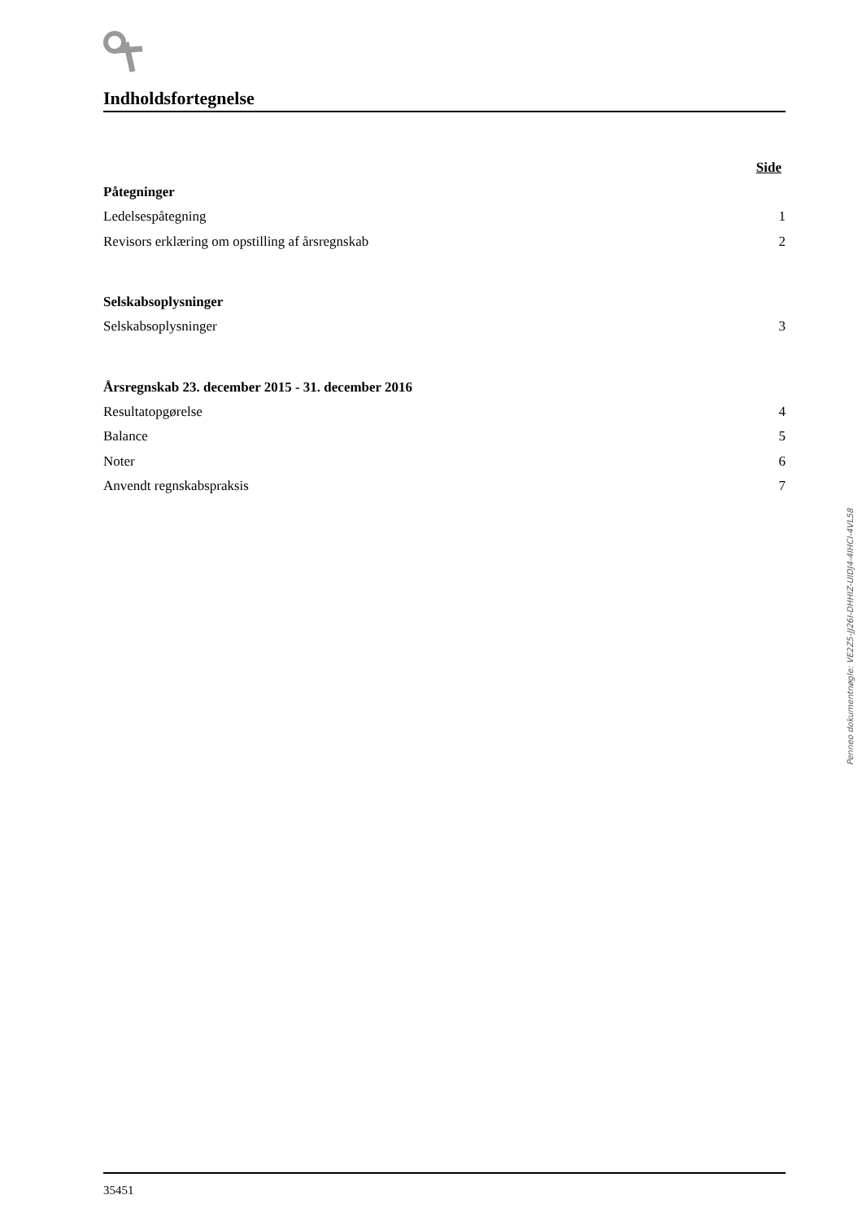Indholdsfortegnelse
Side
Påtegninger
Ledelsespåtegning 1
Revisors erklæring om opstilling af årsregnskab 2
Selskabsoplysninger
Selskabsoplysninger 3
Årsregnskab 23. december 2015 - 31. december 2016
Resultatopgørelse 4
Balance 5
Noter 6
Anvendt regnskabspraksis 7
Penneo dokumentnøgle: VE2Z5-JJ26I-DHHIZ-UIDJ4-4IHCI-4VL58
35451